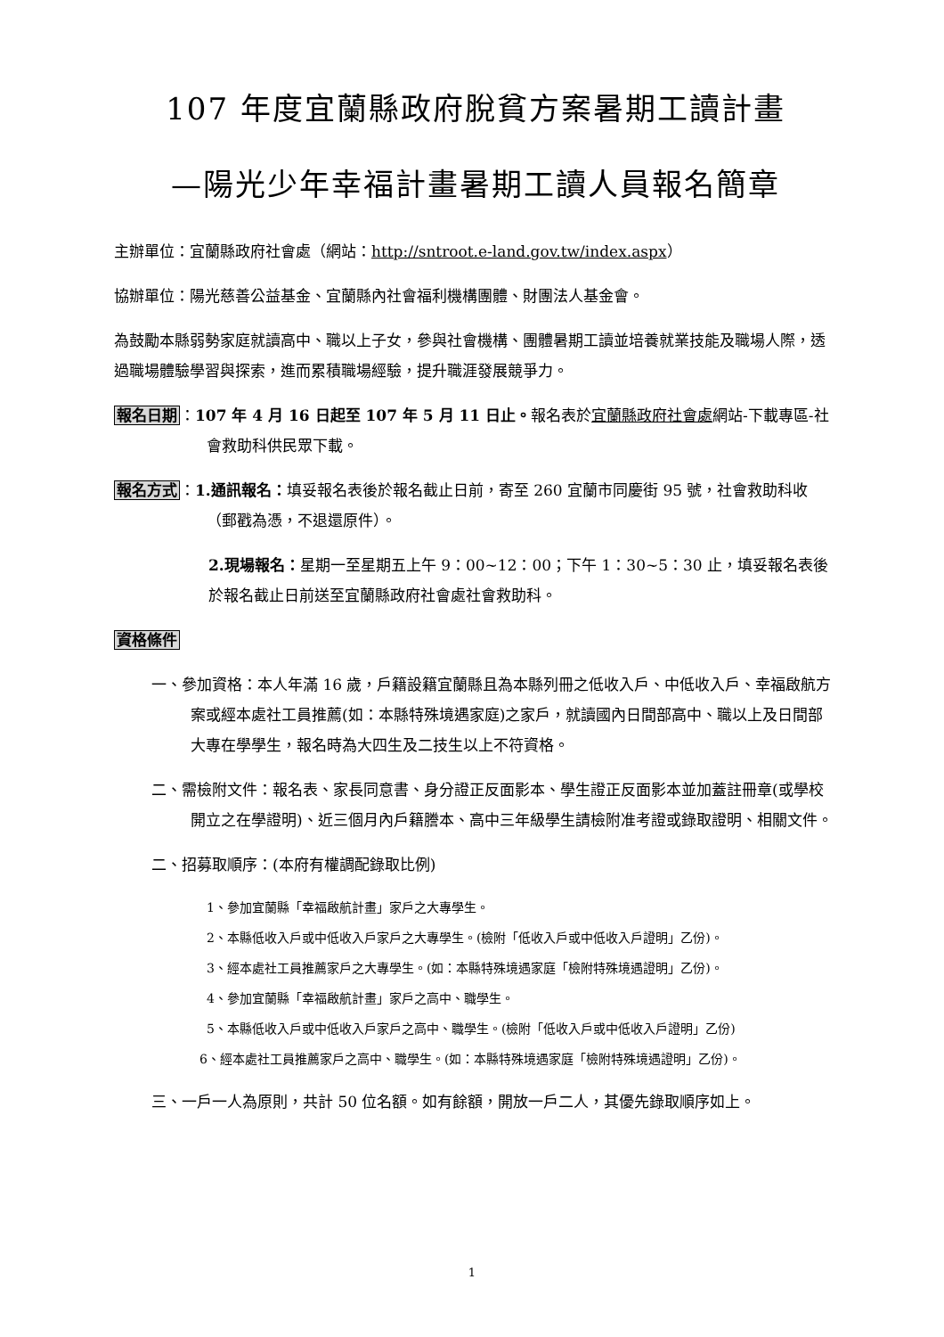107 年度宜蘭縣政府脫貧方案暑期工讀計畫
—陽光少年幸福計畫暑期工讀人員報名簡章
主辦單位：宜蘭縣政府社會處（網站：http://sntroot.e-land.gov.tw/index.aspx）
協辦單位：陽光慈善公益基金、宜蘭縣內社會福利機構團體、財團法人基金會。
為鼓勵本縣弱勢家庭就讀高中、職以上子女，參與社會機構、團體暑期工讀並培養就業技能及職場人際，透過職場體驗學習與探索，進而累積職場經驗，提升職涯發展競爭力。
報名日期：107 年 4 月 16 日起至 107 年 5 月 11 日止。報名表於宜蘭縣政府社會處網站-下載專區-社會救助科供民眾下載。
報名方式：1.通訊報名：填妥報名表後於報名截止日前，寄至 260 宜蘭市同慶街 95 號，社會救助科收（郵戳為憑，不退還原件）。
2.現場報名：星期一至星期五上午 9：00~12：00；下午 1：30~5：30 止，填妥報名表後於報名截止日前送至宜蘭縣政府社會處社會救助科。
資格條件
一、參加資格：本人年滿 16 歲，戶籍設籍宜蘭縣且為本縣列冊之低收入戶、中低收入戶、幸福啟航方案或經本處社工員推薦(如：本縣特殊境遇家庭)之家戶，就讀國內日間部高中、職以上及日間部大專在學學生，報名時為大四生及二技生以上不符資格。
二、需檢附文件：報名表、家長同意書、身分證正反面影本、學生證正反面影本並加蓋註冊章(或學校開立之在學證明)、近三個月內戶籍謄本、高中三年級學生請檢附准考證或錄取證明、相關文件。
二、招募取順序：(本府有權調配錄取比例)
1、參加宜蘭縣「幸福啟航計畫」家戶之大專學生。
2、本縣低收入戶或中低收入戶家戶之大專學生。(檢附「低收入戶或中低收入戶證明」乙份)。
3、經本處社工員推薦家戶之大專學生。(如：本縣特殊境遇家庭「檢附特殊境遇證明」乙份)。
4、參加宜蘭縣「幸福啟航計畫」家戶之高中、職學生。
5、本縣低收入戶或中低收入戶家戶之高中、職學生。(檢附「低收入戶或中低收入戶證明」乙份)
6、經本處社工員推薦家戶之高中、職學生。(如：本縣特殊境遇家庭「檢附特殊境遇證明」乙份)。
三、一戶一人為原則，共計 50 位名額。如有餘額，開放一戶二人，其優先錄取順序如上。
1